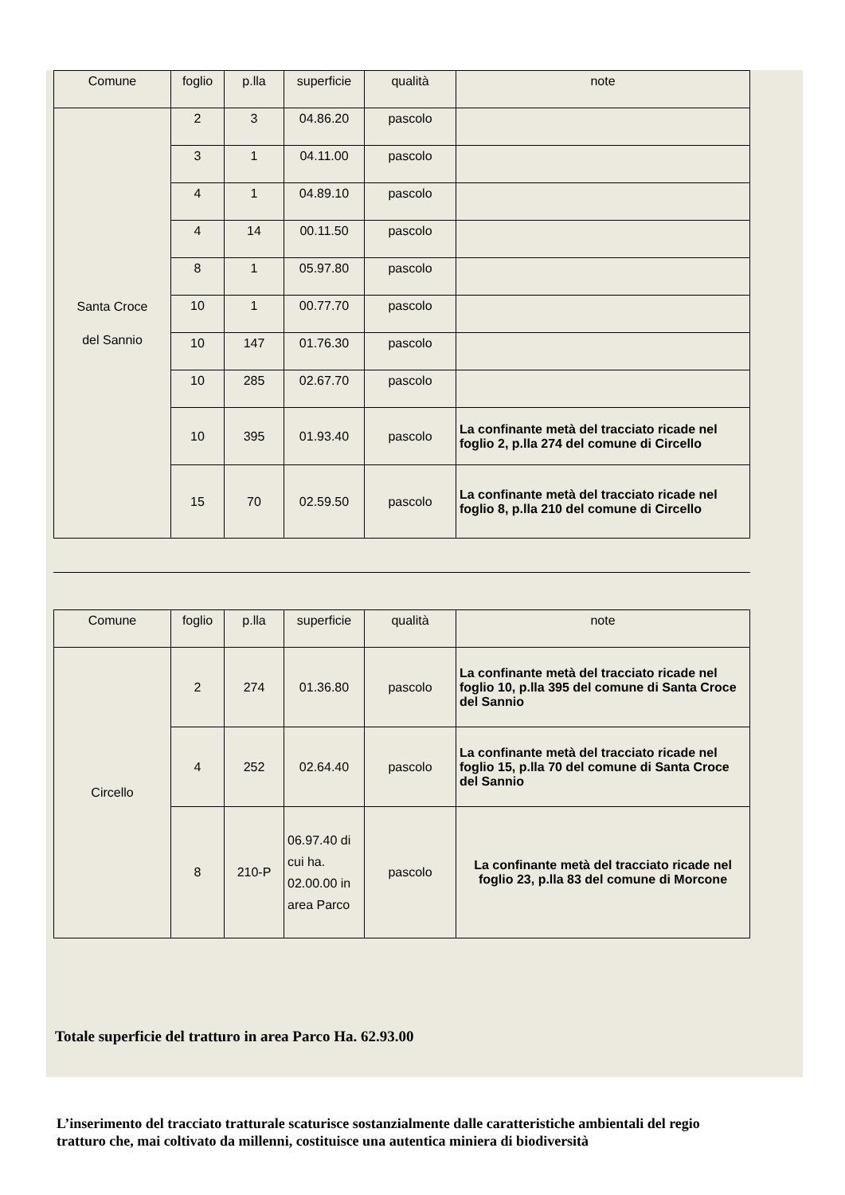| Comune | foglio | p.lla | superficie | qualità | note |
| --- | --- | --- | --- | --- | --- |
| Santa Croce del Sannio | 2 | 3 | 04.86.20 | pascolo | |
| | 3 | 1 | 04.11.00 | pascolo | |
| | 4 | 1 | 04.89.10 | pascolo | |
| | 4 | 14 | 00.11.50 | pascolo | |
| | 8 | 1 | 05.97.80 | pascolo | |
| | 10 | 1 | 00.77.70 | pascolo | |
| | 10 | 147 | 01.76.30 | pascolo | |
| | 10 | 285 | 02.67.70 | pascolo | |
| | 10 | 395 | 01.93.40 | pascolo | La confinante metà del tracciato ricade nel foglio 2, p.lla 274 del comune di Circello |
| | 15 | 70 | 02.59.50 | pascolo | La confinante metà del tracciato ricade nel foglio 8, p.lla 210 del comune di Circello |
| Comune | foglio | p.lla | superficie | qualità | note |
| --- | --- | --- | --- | --- | --- |
| Circello | 2 | 274 | 01.36.80 | pascolo | La confinante metà del tracciato ricade nel foglio 10, p.lla 395 del comune di Santa Croce del Sannio |
| | 4 | 252 | 02.64.40 | pascolo | La confinante metà del tracciato ricade nel foglio 15, p.lla 70 del comune di Santa Croce del Sannio |
| | 8 | 210-P | 06.97.40 di cui ha. 02.00.00 in area Parco | pascolo | La confinante metà del tracciato ricade nel foglio 23, p.lla 83 del comune di Morcone |
Totale superficie del tratturo in area Parco Ha. 62.93.00
L’inserimento del tracciato tratturale scaturisce sostanzialmente dalle caratteristiche ambientali del regio tratturo che, mai coltivato da millenni, costituisce una autentica miniera di biodiversità